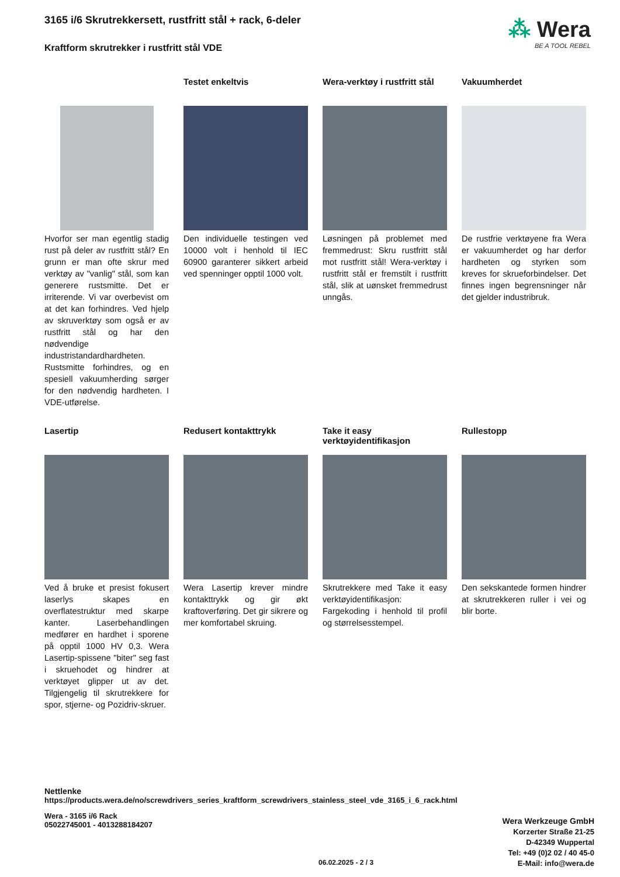⁂ Wera
BE A TOOL REBEL
3165 i/6 Skrutrekkersett, rustfritt stål + rack, 6-deler
Kraftform skrutrekker i rustfritt stål VDE
Hvorfor ser man egentlig stadig rust på deler av rustfritt stål? En grunn er man ofte skrur med verktøy av "vanlig" stål, som kan generere rustsmitte. Det er irriterende. Vi var overbevist om at det kan forhindres. Ved hjelp av skruverktøy som også er av rustfritt stål og har den nødvendige industristandardhardheten. Rustsmitte forhindres, og en spesiell vakuumherding sørger for den nødvendig hardheten. I VDE-utførelse.
Testet enkeltvis
Den individuelle testingen ved 10000 volt i henhold til IEC 60900 garanterer sikkert arbeid ved spenninger opptil 1000 volt.
Wera-verktøy i rustfritt stål
Løsningen på problemet med fremmedrust: Skru rustfritt stål mot rustfritt stål! Wera-verktøy i rustfritt stål er fremstilt i rustfritt stål, slik at uønsket fremmedrust unngås.
Vakuumherdet
De rustfrie verktøyene fra Wera er vakuumherdet og har derfor hardheten og styrken som kreves for skrueforbindelser. Det finnes ingen begrensninger når det gjelder industribruk.
Lasertip
Ved å bruke et presist fokusert laserlys skapes en overflatestruktur med skarpe kanter. Laserbehandlingen medfører en hardhet i sporene på opptil 1000 HV 0,3. Wera Lasertip-spissene "biter" seg fast i skruehodet og hindrer at verktøyet glipper ut av det. Tilgjengelig til skrutrekkere for spor, stjerne- og Pozidriv-skruer.
Redusert kontakttrykk
Wera Lasertip krever mindre kontakttrykk og gir økt kraftoverføring. Det gir sikrere og mer komfortabel skruing.
Take it easy
verktøyidentifikasjon
Skrutrekkere med Take it easy verktøyidentifikasjon: Fargekoding i henhold til profil og størrelsesstempel.
Rullestopp
Den sekskantede formen hindrer at skrutrekkeren ruller i vei og blir borte.
Nettlenke
https://products.wera.de/no/screwdrivers_series_kraftform_screwdrivers_stainless_steel_vde_3165_i_6_rack.html
Wera - 3165 i/6 Rack
05022745001 - 4013288184207
Wera Werkzeuge GmbH
Korzerter Straße 21-25
D-42349 Wuppertal
Tel: +49 (0)2 02 / 40 45-0
E-Mail: info@wera.de
06.02.2025 - 2 / 3